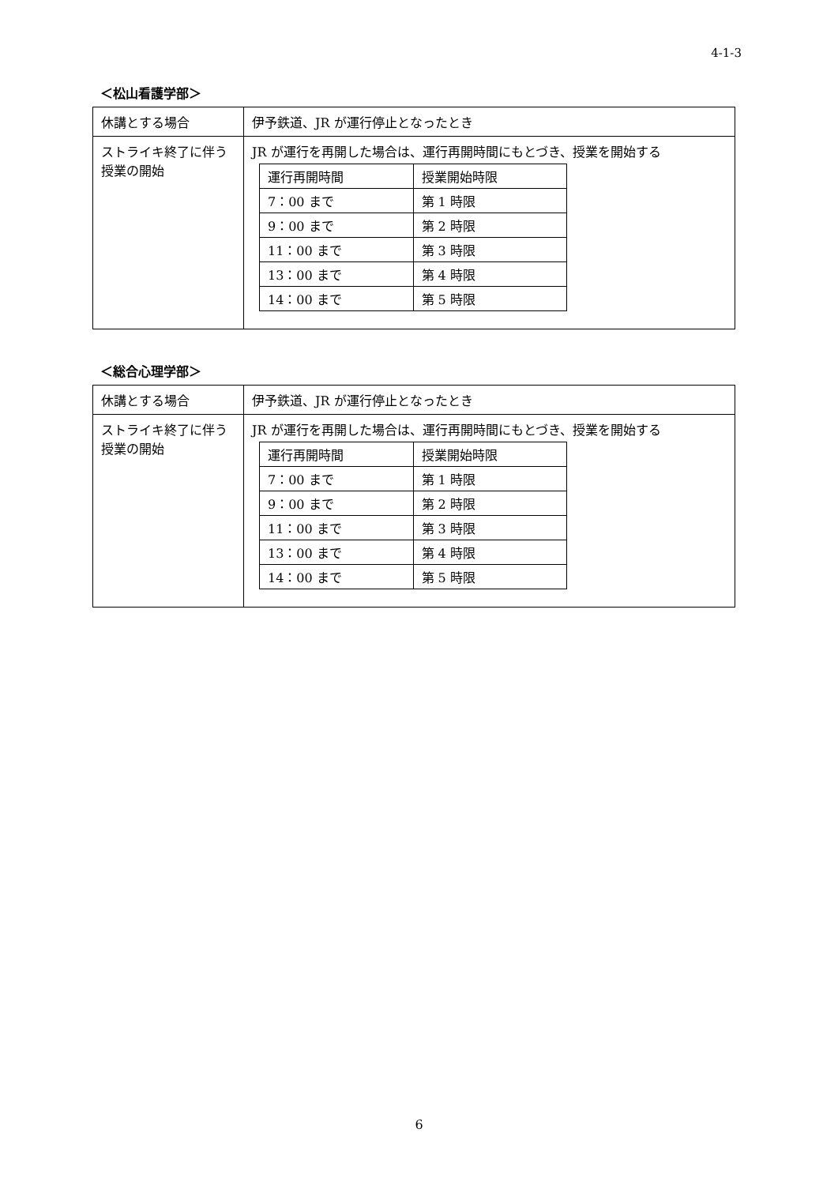4-1-3
＜松山看護学部＞
| 休講とする場合 | 伊予鉄道、JR が運行停止となったとき |
| ストライキ終了に伴う授業の開始 | JR が運行を再開した場合は、運行再開時間にもとづき、授業を開始する / 運行再開時間 / 授業開始時限 / / 7：00 まで / 第 1 時限 / / 9：00 まで / 第 2 時限 / / 11：00 まで / 第 3 時限 / / 13：00 まで / 第 4 時限 / / 14：00 まで / 第 5 時限 / |
＜総合心理学部＞
| 休講とする場合 | 伊予鉄道、JR が運行停止となったとき |
| ストライキ終了に伴う授業の開始 | JR が運行を再開した場合は、運行再開時間にもとづき、授業を開始する / 運行再開時間 / 授業開始時限 / / 7：00 まで / 第 1 時限 / / 9：00 まで / 第 2 時限 / / 11：00 まで / 第 3 時限 / / 13：00 まで / 第 4 時限 / / 14：00 まで / 第 5 時限 / |
6